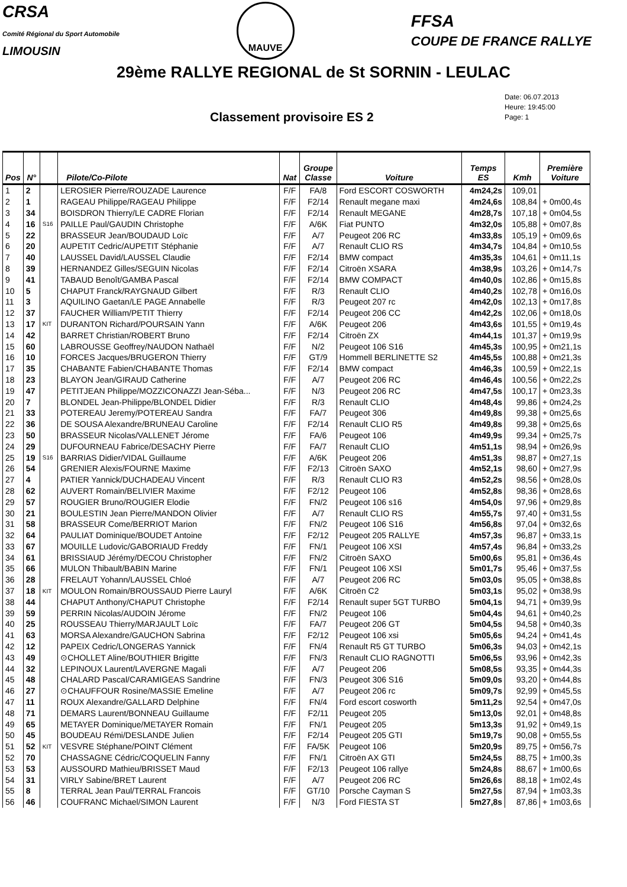CRSA
Comité Régional du Sport Automobile
LIMOUSIN
MAUVE
FFSA
COUPE DE FRANCE RALLYE
29ème RALLYE REGIONAL de St SORNIN - LEULAC
Classement provisoire ES 2
Date: 06.07.2013
Heure: 19:45:00
Page: 1
| Pos | N° | | Pilote/Co-Pilote | Nat | Groupe Classe | Voiture | Temps ES | Kmh | Première Voiture |
| --- | --- | --- | --- | --- | --- | --- | --- | --- | --- |
| 1 | 2 | | LEROSIER Pierre/ROUZADE Laurence | F/F | FA/8 | Ford ESCORT COSWORTH | 4m24,2s | 109,01 | |
| 2 | 1 | | RAGEAU Philippe/RAGEAU Philippe | F/F | F2/14 | Renault megane maxi | 4m24,6s | 108,84 | + 0m00,4s |
| 3 | 34 | | BOISDRON Thierry/LE CADRE Florian | F/F | F2/14 | Renault MEGANE | 4m28,7s | 107,18 | + 0m04,5s |
| 4 | 16 | S16 | PAILLE Paul/GAUDIN Christophe | F/F | A/6K | Fiat PUNTO | 4m32,0s | 105,88 | + 0m07,8s |
| 5 | 22 | | BRASSEUR Jean/BOUDAUD Loïc | F/F | A/7 | Peugeot 206 RC | 4m33,8s | 105,19 | + 0m09,6s |
| 6 | 20 | | AUPETIT Cedric/AUPETIT Stéphanie | F/F | A/7 | Renault CLIO RS | 4m34,7s | 104,84 | + 0m10,5s |
| 7 | 40 | | LAUSSEL David/LAUSSEL Claudie | F/F | F2/14 | BMW compact | 4m35,3s | 104,61 | + 0m11,1s |
| 8 | 39 | | HERNANDEZ Gilles/SEGUIN Nicolas | F/F | F2/14 | Citroën XSARA | 4m38,9s | 103,26 | + 0m14,7s |
| 9 | 41 | | TABAUD Benoît/GAMBA Pascal | F/F | F2/14 | BMW COMPACT | 4m40,0s | 102,86 | + 0m15,8s |
| 10 | 5 | | CHAPUT Franck/RAYGNAUD Gilbert | F/F | R/3 | Renault CLIO | 4m40,2s | 102,78 | + 0m16,0s |
| 11 | 3 | | AQUILINO Gaetan/LE PAGE Annabelle | F/F | R/3 | Peugeot 207 rc | 4m42,0s | 102,13 | + 0m17,8s |
| 12 | 37 | | FAUCHER William/PETIT Thierry | F/F | F2/14 | Peugeot 206 CC | 4m42,2s | 102,06 | + 0m18,0s |
| 13 | 17 | KIT | DURANTON Richard/POURSAIN Yann | F/F | A/6K | Peugeot 206 | 4m43,6s | 101,55 | + 0m19,4s |
| 14 | 42 | | BARRET Christian/ROBERT Bruno | F/F | F2/14 | Citroën ZX | 4m44,1s | 101,37 | + 0m19,9s |
| 15 | 60 | | LABROUSSE Geoffrey/NAUDON Nathaël | F/F | N/2 | Peugeot 106 S16 | 4m45,3s | 100,95 | + 0m21,1s |
| 16 | 10 | | FORCES Jacques/BRUGERON Thierry | F/F | GT/9 | Hommell BERLINETTE S2 | 4m45,5s | 100,88 | + 0m21,3s |
| 17 | 35 | | CHABANTE Fabien/CHABANTE Thomas | F/F | F2/14 | BMW compact | 4m46,3s | 100,59 | + 0m22,1s |
| 18 | 23 | | BLAYON Jean/GIRAUD Catherine | F/F | A/7 | Peugeot 206 RC | 4m46,4s | 100,56 | + 0m22,2s |
| 19 | 47 | | PETITJEAN Philippe/MOZZICONAZZI Jean-Séba... | F/F | N/3 | Peugeot 206 RC | 4m47,5s | 100,17 | + 0m23,3s |
| 20 | 7 | | BLONDEL Jean-Philippe/BLONDEL Didier | F/F | R/3 | Renault CLIO | 4m48,4s | 99,86 | + 0m24,2s |
| 21 | 33 | | POTEREAU Jeremy/POTEREAU Sandra | F/F | FA/7 | Peugeot 306 | 4m49,8s | 99,38 | + 0m25,6s |
| 22 | 36 | | DE SOUSA Alexandre/BRUNEAU Caroline | F/F | F2/14 | Renault CLIO R5 | 4m49,8s | 99,38 | + 0m25,6s |
| 23 | 50 | | BRASSEUR Nicolas/VALLENET Jérome | F/F | FA/6 | Peugeot 106 | 4m49,9s | 99,34 | + 0m25,7s |
| 24 | 29 | | DUFOURNEAU Fabrice/DESACHY Pierre | F/F | FA/7 | Renault CLIO | 4m51,1s | 98,94 | + 0m26,9s |
| 25 | 19 | S16 | BARRIAS Didier/VIDAL Guillaume | F/F | A/6K | Peugeot 206 | 4m51,3s | 98,87 | + 0m27,1s |
| 26 | 54 | | GRENIER Alexis/FOURNE Maxime | F/F | F2/13 | Citroën SAXO | 4m52,1s | 98,60 | + 0m27,9s |
| 27 | 4 | | PATIER Yannick/DUCHADEAU Vincent | F/F | R/3 | Renault CLIO R3 | 4m52,2s | 98,56 | + 0m28,0s |
| 28 | 62 | | AUVERT Romain/BELIVIER Maxime | F/F | F2/12 | Peugeot 106 | 4m52,8s | 98,36 | + 0m28,6s |
| 29 | 57 | | ROUGIER Bruno/ROUGIER Elodie | F/F | FN/2 | Peugeot 106 s16 | 4m54,0s | 97,96 | + 0m29,8s |
| 30 | 21 | | BOULESTIN Jean Pierre/MANDON Olivier | F/F | A/7 | Renault CLIO RS | 4m55,7s | 97,40 | + 0m31,5s |
| 31 | 58 | | BRASSEUR Come/BERRIOT Marion | F/F | FN/2 | Peugeot 106 S16 | 4m56,8s | 97,04 | + 0m32,6s |
| 32 | 64 | | PAULIAT Dominique/BOUDET Antoine | F/F | F2/12 | Peugeot 205 RALLYE | 4m57,3s | 96,87 | + 0m33,1s |
| 33 | 67 | | MOUILLE Ludovic/GABORIAUD Freddy | F/F | FN/1 | Peugeot 106 XSI | 4m57,4s | 96,84 | + 0m33,2s |
| 34 | 61 | | BRISSIAUD Jérémy/DECOU Christopher | F/F | FN/2 | Citroën SAXO | 5m00,6s | 95,81 | + 0m36,4s |
| 35 | 66 | | MULON Thibault/BABIN Marine | F/F | FN/1 | Peugeot 106 XSI | 5m01,7s | 95,46 | + 0m37,5s |
| 36 | 28 | | FRELAUT Yohann/LAUSSEL Chloé | F/F | A/7 | Peugeot 206 RC | 5m03,0s | 95,05 | + 0m38,8s |
| 37 | 18 | KIT | MOULON Romain/BROUSSAUD Pierre Lauryl | F/F | A/6K | Citroën C2 | 5m03,1s | 95,02 | + 0m38,9s |
| 38 | 44 | | CHAPUT Anthony/CHAPUT Christophe | F/F | F2/14 | Renault super 5GT TURBO | 5m04,1s | 94,71 | + 0m39,9s |
| 39 | 59 | | PERRIN Nicolas/AUDOIN Jérome | F/F | FN/2 | Peugeot 106 | 5m04,4s | 94,61 | + 0m40,2s |
| 40 | 25 | | ROUSSEAU Thierry/MARJAULT Loïc | F/F | FA/7 | Peugeot 206 GT | 5m04,5s | 94,58 | + 0m40,3s |
| 41 | 63 | | MORSA Alexandre/GAUCHON Sabrina | F/F | F2/12 | Peugeot 106 xsi | 5m05,6s | 94,24 | + 0m41,4s |
| 42 | 12 | | PAPEIX Cedric/LONGERAS Yannick | F/F | FN/4 | Renault R5 GT TURBO | 5m06,3s | 94,03 | + 0m42,1s |
| 43 | 49 | | ⊙CHOLLET Aline/BOUTHIER Brigitte | F/F | FN/3 | Renault CLIO RAGNOTTI | 5m06,5s | 93,96 | + 0m42,3s |
| 44 | 32 | | LEPINOUX Laurent/LAVERGNE Magali | F/F | A/7 | Peugeot 206 | 5m08,5s | 93,35 | + 0m44,3s |
| 45 | 48 | | CHALARD Pascal/CARAMIGEAS Sandrine | F/F | FN/3 | Peugeot 306 S16 | 5m09,0s | 93,20 | + 0m44,8s |
| 46 | 27 | | ⊙CHAUFFOUR Rosine/MASSIE Emeline | F/F | A/7 | Peugeot 206 rc | 5m09,7s | 92,99 | + 0m45,5s |
| 47 | 11 | | ROUX Alexandre/GALLARD Delphine | F/F | FN/4 | Ford escort cosworth | 5m11,2s | 92,54 | + 0m47,0s |
| 48 | 71 | | DEMARS Laurent/BONNEAU Guillaume | F/F | F2/11 | Peugeot 205 | 5m13,0s | 92,01 | + 0m48,8s |
| 49 | 65 | | METAYER Dominique/METAYER Romain | F/F | FN/1 | Peugeot 205 | 5m13,3s | 91,92 | + 0m49,1s |
| 50 | 45 | | BOUDEAU Rémi/DESLANDE Julien | F/F | F2/14 | Peugeot 205 GTI | 5m19,7s | 90,08 | + 0m55,5s |
| 51 | 52 | KIT | VESVRE Stéphane/POINT Clément | F/F | FA/5K | Peugeot 106 | 5m20,9s | 89,75 | + 0m56,7s |
| 52 | 70 | | CHASSAGNE Cédric/COQUELIN Fanny | F/F | FN/1 | Citroën AX GTI | 5m24,5s | 88,75 | + 1m00,3s |
| 53 | 53 | | AUSSOURD Mathieu/BRISSET Maud | F/F | F2/13 | Peugeot 106 rallye | 5m24,8s | 88,67 | + 1m00,6s |
| 54 | 31 | | VIRLY Sabine/BRET Laurent | F/F | A/7 | Peugeot 206 RC | 5m26,6s | 88,18 | + 1m02,4s |
| 55 | 8 | | TERRAL Jean Paul/TERRAL Francois | F/F | GT/10 | Porsche Cayman S | 5m27,5s | 87,94 | + 1m03,3s |
| 56 | 46 | | COUFRANC Michael/SIMON Laurent | F/F | N/3 | Ford FIESTA ST | 5m27,8s | 87,86 | + 1m03,6s |